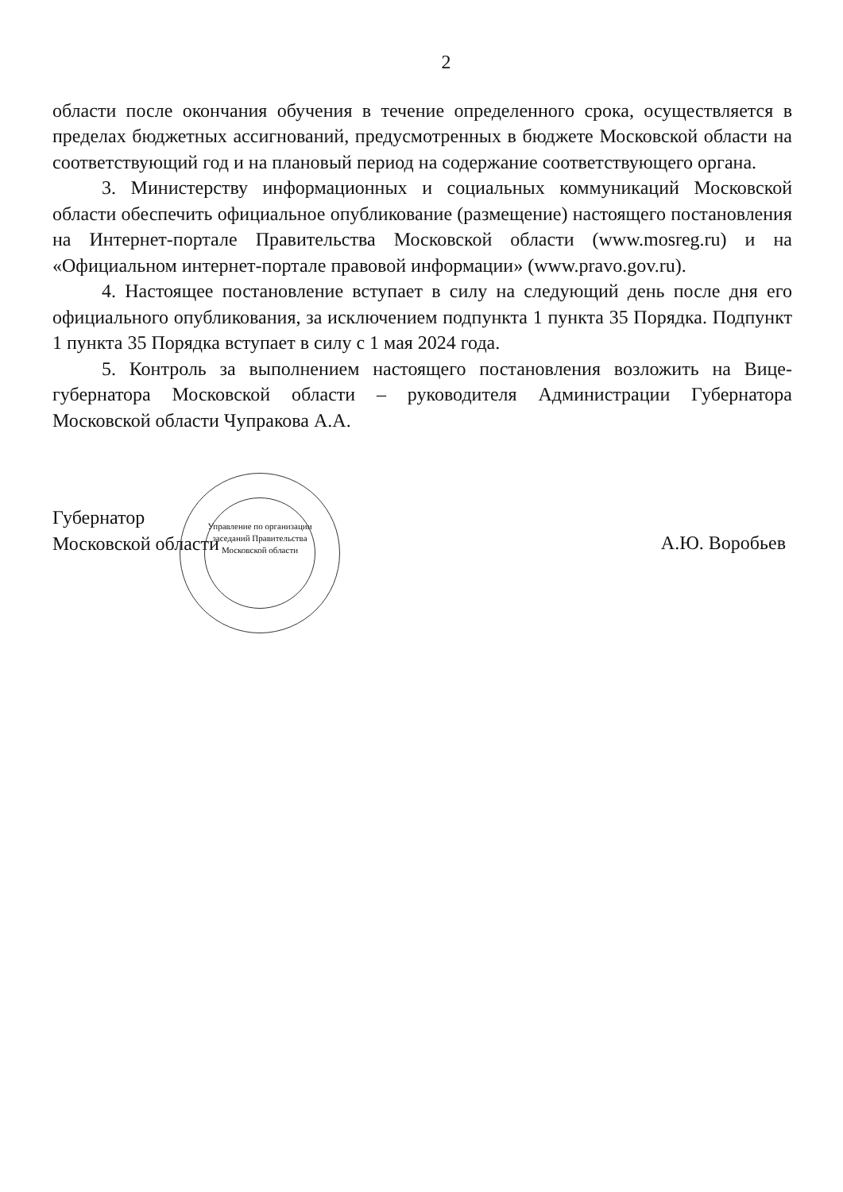2
области после окончания обучения в течение определенного срока, осуществляется в пределах бюджетных ассигнований, предусмотренных в бюджете Московской области на соответствующий год и на плановый период на содержание соответствующего органа.
3. Министерству информационных и социальных коммуникаций Московской области обеспечить официальное опубликование (размещение) настоящего постановления на Интернет-портале Правительства Московской области (www.mosreg.ru) и на «Официальном интернет-портале правовой информации» (www.pravo.gov.ru).
4. Настоящее постановление вступает в силу на следующий день после дня его официального опубликования, за исключением подпункта 1 пункта 35 Порядка. Подпункт 1 пункта 35 Порядка вступает в силу с 1 мая 2024 года.
5. Контроль за выполнением настоящего постановления возложить на Вице-губернатора Московской области – руководителя Администрации Губернатора Московской области Чупракова А.А.
Губернатор
Московской области
Управление по организации заседаний Правительства Московской области
А.Ю. Воробьев